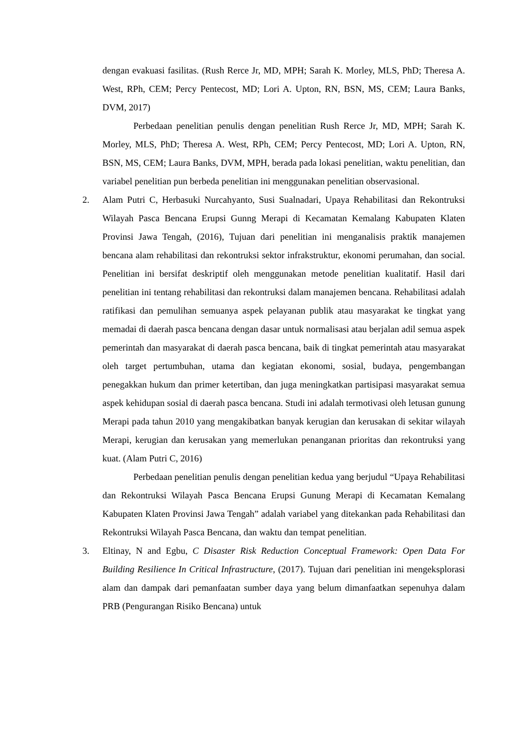dengan evakuasi fasilitas. (Rush Rerce Jr, MD, MPH; Sarah K. Morley, MLS, PhD; Theresa A. West, RPh, CEM; Percy Pentecost, MD; Lori A. Upton, RN, BSN, MS, CEM; Laura Banks, DVM, 2017)
Perbedaan penelitian penulis dengan penelitian Rush Rerce Jr, MD, MPH; Sarah K. Morley, MLS, PhD; Theresa A. West, RPh, CEM; Percy Pentecost, MD; Lori A. Upton, RN, BSN, MS, CEM; Laura Banks, DVM, MPH, berada pada lokasi penelitian, waktu penelitian, dan variabel penelitian pun berbeda penelitian ini menggunakan penelitian observasional.
2. Alam Putri C, Herbasuki Nurcahyanto, Susi Sualnadari, Upaya Rehabilitasi dan Rekontruksi Wilayah Pasca Bencana Erupsi Gunng Merapi di Kecamatan Kemalang Kabupaten Klaten Provinsi Jawa Tengah, (2016), Tujuan dari penelitian ini menganalisis praktik manajemen bencana alam rehabilitasi dan rekontruksi sektor infrakstruktur, ekonomi perumahan, dan social. Penelitian ini bersifat deskriptif oleh menggunakan metode penelitian kualitatif. Hasil dari penelitian ini tentang rehabilitasi dan rekontruksi dalam manajemen bencana. Rehabilitasi adalah ratifikasi dan pemulihan semuanya aspek pelayanan publik atau masyarakat ke tingkat yang memadai di daerah pasca bencana dengan dasar untuk normalisasi atau berjalan adil semua aspek pemerintah dan masyarakat di daerah pasca bencana, baik di tingkat pemerintah atau masyarakat oleh target pertumbuhan, utama dan kegiatan ekonomi, sosial, budaya, pengembangan penegakkan hukum dan primer ketertiban, dan juga meningkatkan partisipasi masyarakat semua aspek kehidupan sosial di daerah pasca bencana. Studi ini adalah termotivasi oleh letusan gunung Merapi pada tahun 2010 yang mengakibatkan banyak kerugian dan kerusakan di sekitar wilayah Merapi, kerugian dan kerusakan yang memerlukan penanganan prioritas dan rekontruksi yang kuat. (Alam Putri C, 2016)
Perbedaan penelitian penulis dengan penelitian kedua yang berjudul “Upaya Rehabilitasi dan Rekontruksi Wilayah Pasca Bencana Erupsi Gunung Merapi di Kecamatan Kemalang Kabupaten Klaten Provinsi Jawa Tengah” adalah variabel yang ditekankan pada Rehabilitasi dan Rekontruksi Wilayah Pasca Bencana, dan waktu dan tempat penelitian.
3. Eltinay, N and Egbu, C Disaster Risk Reduction Conceptual Framework: Open Data For Building Resilience In Critical Infrastructure, (2017). Tujuan dari penelitian ini mengeksplorasi alam dan dampak dari pemanfaatan sumber daya yang belum dimanfaatkan sepenuhya dalam PRB (Pengurangan Risiko Bencana) untuk